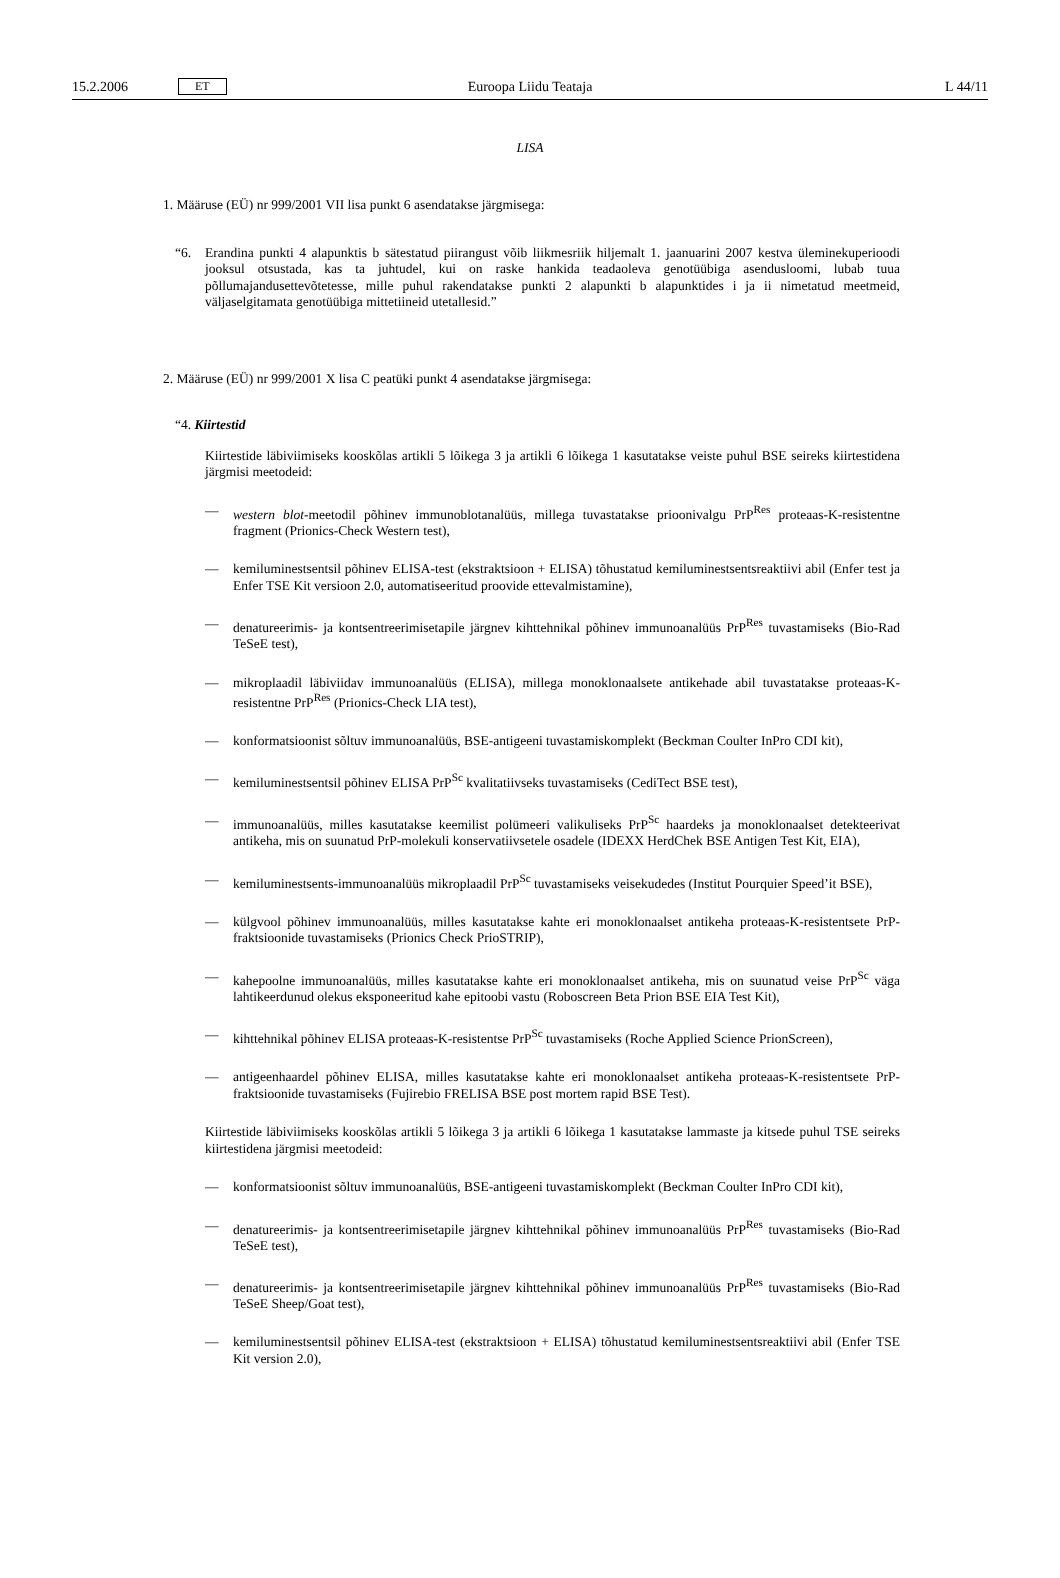15.2.2006 ET Euroopa Liidu Teataja L 44/11
LISA
1. Määruse (EÜ) nr 999/2001 VII lisa punkt 6 asendatakse järgmisega:
“6. Erandina punkti 4 alapunktis b sätestatud piirangust võib liikmesriik hiljemalt 1. jaanuarini 2007 kestva ülemi­nekuperioodi jooksul otsustada, kas ta juhtudel, kui on raske hankida teadaoleva genotüübiga asendusloomi, lubab tuua põllumajandusettevõtetesse, mille puhul rakendatakse punkti 2 alapunkti b alapunktides i ja ii nimetatud meetmeid, väljaselgitamata genotüübiga mittetiineid utetallesid.”
2. Määruse (EÜ) nr 999/2001 X lisa C peatüki punkt 4 asendatakse järgmisega:
“4. Kiirtestid
Kiirtestide läbiviimiseks kooskõlas artikli 5 lõikega 3 ja artikli 6 lõikega 1 kasutatakse veiste puhul BSE seireks kiirtestidena järgmisi meetodeid:
— western blot-meetodil põhinev immunoblotanalüüs, millega tuvastatakse prioonivalgu PrP<sup>Res</sup> proteaas-K-resis­tentne fragment (Prionics-Check Western test),
— kemiluminestsentsil põhinev ELISA-test (ekstraktsioon + ELISA) tõhustatud kemiluminestsentsreaktiivi abil (Enfer test ja Enfer TSE Kit versioon 2.0, automatiseeritud proovide ettevalmistamine),
— denatureerimis- ja kontsentreerimisetapile järgnev kihttehnikal põhinev immunoanalüüs PrP<sup>Res</sup> tuvastamiseks (Bio-Rad TeSeE test),
— mikroplaadil läbiviidav immunoanalüüs (ELISA), millega monoklonaalsete antikehade abil tuvastatakse proteaas-K-resistentne PrP<sup>Res</sup> (Prionics-Check LIA test),
— konformatsioonist sõltuv immunoanalüüs, BSE-antigeeni tuvastamiskomplekt (Beckman Coulter InPro CDI kit),
— kemiluminestsentsil põhinev ELISA PrP<sup>Sc</sup> kvalitatiivseks tuvastamiseks (CediTect BSE test),
— immunoanalüüs, milles kasutatakse keemilist polümeeri valikuliseks PrP<sup>Sc</sup> haardeks ja monoklonaalset detek­teerivat antikeha, mis on suunatud PrP-molekuli konservatiivsetele osadele (IDEXX HerdChek BSE Antigen Test Kit, EIA),
— kemiluminestsents-immunoanalüüs mikroplaadil PrP<sup>Sc</sup> tuvastamiseks veisekudedes (Institut Pourquier Speed’it BSE),
— külgvool põhinev immunoanalüüs, milles kasutatakse kahte eri monoklonaalset antikeha proteaas-K-resistent­sete PrP-fraktsioonide tuvastamiseks (Prionics Check PrioSTRIP),
— kahepoolne immunoanalüüs, milles kasutatakse kahte eri monoklonaalset antikeha, mis on suunatud veise PrP<sup>Sc</sup> väga lahtikeerdunud olekus eksponeeritud kahe epitoobi vastu (Roboscreen Beta Prion BSE EIA Test Kit),
— kihttehnikal põhinev ELISA proteaas-K-resistentse PrP<sup>Sc</sup> tuvastamiseks (Roche Applied Science PrionScreen),
— antigeenhaardel põhinev ELISA, milles kasutatakse kahte eri monoklonaalset antikeha proteaas-K-resistentsete PrP-fraktsioonide tuvastamiseks (Fujirebio FRELISA BSE post mortem rapid BSE Test).
Kiirtestide läbiviimiseks kooskõlas artikli 5 lõikega 3 ja artikli 6 lõikega 1 kasutatakse lammaste ja kitsede puhul TSE seireks kiirtestidena järgmisi meetodeid:
— konformatsioonist sõltuv immunoanalüüs, BSE-antigeeni tuvastamiskomplekt (Beckman Coulter InPro CDI kit),
— denatureerimis- ja kontsentreerimisetapile järgnev kihttehnikal põhinev immunoanalüüs PrP<sup>Res</sup> tuvastamiseks (Bio-Rad TeSeE test),
— denatureerimis- ja kontsentreerimisetapile järgnev kihttehnikal põhinev immunoanalüüs PrP<sup>Res</sup> tuvastamiseks (Bio-Rad TeSeE Sheep/Goat test),
— kemiluminestsentsil põhinev ELISA-test (ekstraktsioon + ELISA) tõhustatud kemiluminestsentsreaktiivi abil (Enfer TSE Kit version 2.0),